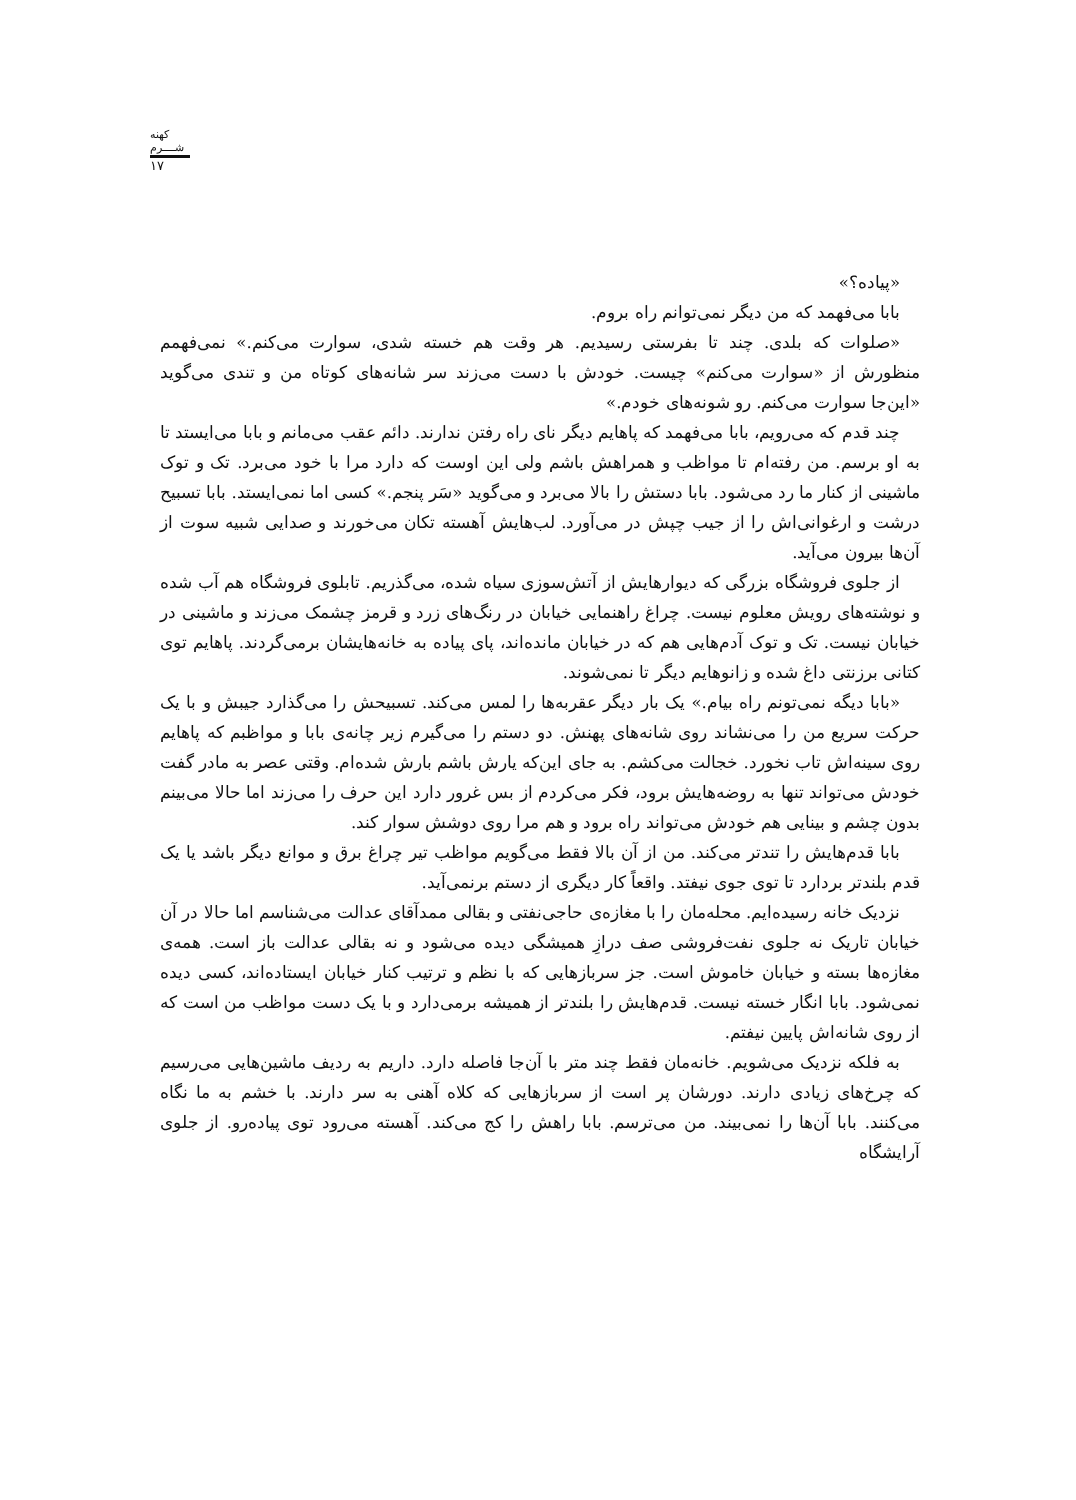کهنه شــــرم
۱۷
«پیاده؟»
بابا می‌فهمد که من دیگر نمی‌توانم راه بروم.
«صلوات که بلدی. چند تا بفرستی رسیدیم. هر وقت هم خسته شدی، سوارت می‌کنم.» نمی‌فهمم منظورش از «سوارت می‌کنم» چیست. خودش با دست می‌زند سر شانه‌های کوتاه من و تندی می‌گوید «این‌جا سوارت می‌کنم. رو شونه‌های خودم.»
چند قدم که می‌رویم، بابا می‌فهمد که پاهایم دیگر نای راه رفتن ندارند. دائم عقب می‌مانم و بابا می‌ایستد تا به او برسم. من رفته‌ام تا مواظب و همراهش باشم ولی این اوست که دارد مرا با خود می‌برد. تک و توک ماشینی از کنار ما رد می‌شود. بابا دستش را بالا می‌برد و می‌گوید «سَر پنجم.» کسی اما نمی‌ایستد. بابا تسبیح درشت و ارغوانی‌اش را از جیب چپش در می‌آورد. لب‌هایش آهسته تکان می‌خورند و صدایی شبیه سوت از آن‌ها بیرون می‌آید.
از جلوی فروشگاه بزرگی که دیوارهایش از آتش‌سوزی سیاه شده، می‌گذریم. تابلوی فروشگاه هم آب شده و نوشته‌های رویش معلوم نیست. چراغ راهنمایی خیابان در رنگ‌های زرد و قرمز چشمک می‌زند و ماشینی در خیابان نیست. تک و توک آدم‌هایی هم که در خیابان مانده‌اند، پای پیاده به خانه‌هایشان برمی‌گردند. پاهایم توی کتانی برزنتی داغ شده و زانوهایم دیگر تا نمی‌شوند.
«بابا دیگه نمی‌تونم راه بیام.» یک بار دیگر عقربه‌ها را لمس می‌کند. تسبیحش را می‌گذارد جیبش و با یک حرکت سریع من را می‌نشاند روی شانه‌های پهنش. دو دستم را می‌گیرم زیر چانه‌ی بابا و مواظبم که پاهایم روی سینه‌اش تاب نخورد. خجالت می‌کشم. به جای این‌که یارش باشم بارش شده‌ام. وقتی عصر به مادر گفت خودش می‌تواند تنها به روضه‌هایش برود، فکر می‌کردم از بس غرور دارد این حرف را می‌زند اما حالا می‌بینم بدون چشم و بینایی هم خودش می‌تواند راه برود و هم مرا روی دوشش سوار کند.
بابا قدم‌هایش را تندتر می‌کند. من از آن بالا فقط می‌گویم مواظب تیر چراغ برق و موانع دیگر باشد یا یک قدم بلندتر بردارد تا توی جوی نیفتد. واقعاً کار دیگری از دستم برنمی‌آید.
نزدیک خانه رسیده‌ایم. محله‌مان را با مغازه‌ی حاجی‌نفتی و بقالی ممدآقای عدالت می‌شناسم اما حالا در آن خیابان تاریک نه جلوی نفت‌فروشی صف درازِ همیشگی دیده می‌شود و نه بقالی عدالت باز است. همه‌ی مغازه‌ها بسته و خیابان خاموش است. جز سربازهایی که با نظم و ترتیب کنار خیابان ایستاده‌اند، کسی دیده نمی‌شود. بابا انگار خسته نیست. قدم‌هایش را بلندتر از همیشه برمی‌دارد و با یک دست مواظب من است که از روی شانه‌اش پایین نیفتم.
به فلکه نزدیک می‌شویم. خانه‌مان فقط چند متر با آن‌جا فاصله دارد. داریم به ردیف ماشین‌هایی می‌رسیم که چرخ‌های زیادی دارند. دورشان پر است از سربازهایی که کلاه آهنی به سر دارند. با خشم به ما نگاه می‌کنند. بابا آن‌ها را نمی‌بیند. من می‌ترسم. بابا راهش را کج می‌کند. آهسته می‌رود توی پیاده‌رو. از جلوی آرایشگاه